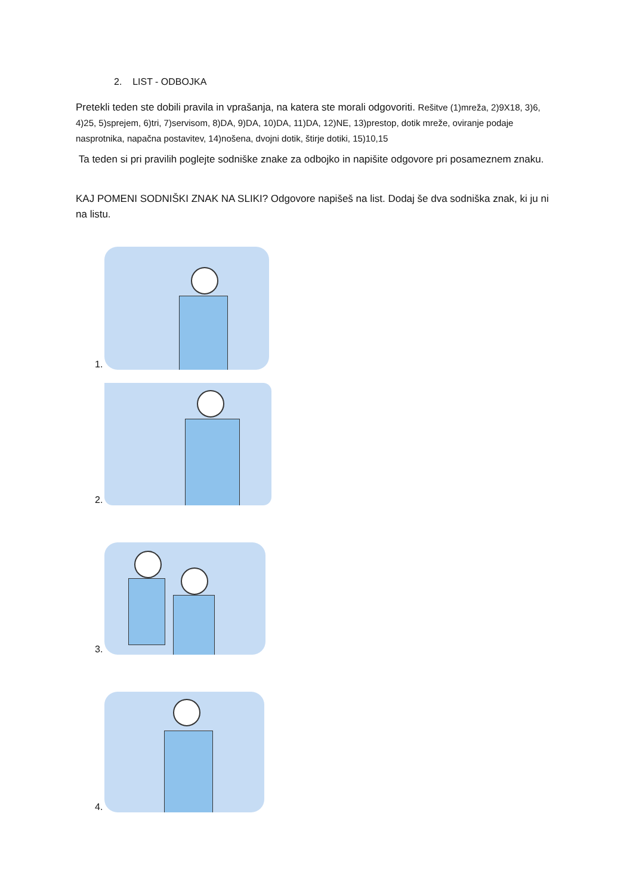2. LIST - ODBOJKA
Pretekli teden ste dobili pravila in vprašanja, na katera ste morali odgovoriti. Rešitve (1)mreža, 2)9X18, 3)6, 4)25, 5)sprejem, 6)tri, 7)servisom, 8)DA, 9)DA, 10)DA, 11)DA, 12)NE, 13)prestop, dotik mreže, oviranje podaje nasprotnika, napačna postavitev, 14)nošena, dvojni dotik, štirje dotiki, 15)10,15
Ta teden si pri pravilih poglejte sodniške znake za odbojko in napišite odgovore pri posameznem znaku.
KAJ POMENI SODNIŠKI ZNAK NA SLIKI? Odgovore napišeš na list. Dodaj še dva sodniška znak, ki ju ni na listu.
1.
2.
3.
4.